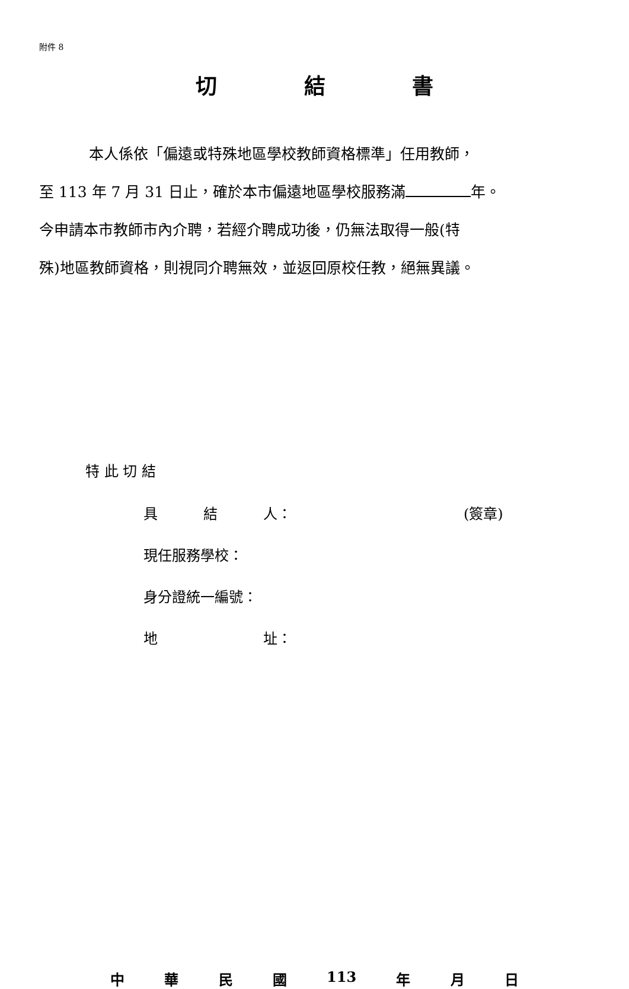附件 8
切 結 書
本人係依「偏遠或特殊地區學校教師資格標準」任用教師，
至 113 年 7 月 31 日止，確於本市偏遠地區學校服務滿 年。
今申請本市教師市內介聘，若經介聘成功後，仍無法取得一般(特
殊)地區教師資格，則視同介聘無效，並返回原校任教，絕無異議。
特 此 切 結
具 結 人： (簽章)
現任服務學校：
身分證統一編號：
地 址：
中 華 民 國 113 年 月 日